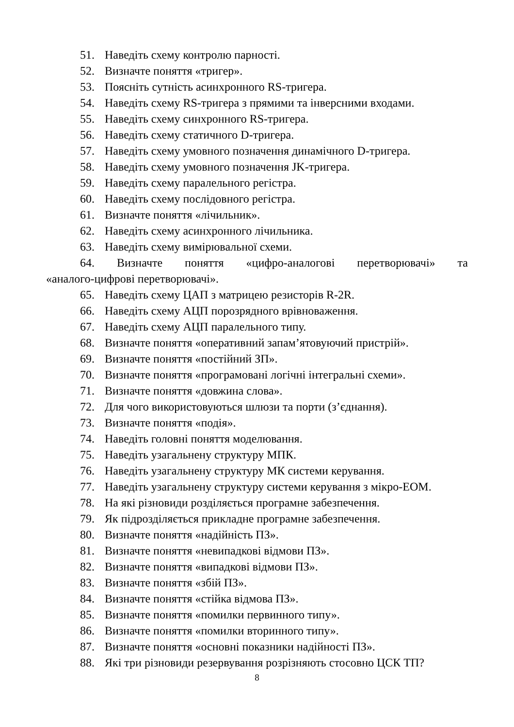51. Наведіть схему контролю парності.
52. Визначте поняття «тригер».
53. Поясніть сутність асинхронного RS-тригера.
54. Наведіть схему RS-тригера з прямими та інверсними входами.
55. Наведіть схему синхронного RS-тригера.
56. Наведіть схему статичного D-тригера.
57. Наведіть схему умовного позначення динамічного D-тригера.
58. Наведіть схему умовного позначення JK-тригера.
59. Наведіть схему паралельного регістра.
60. Наведіть схему послідовного регістра.
61. Визначте поняття «лічильник».
62. Наведіть схему асинхронного лічильника.
63. Наведіть схему вимірювальної схеми.
64. Визначте поняття «цифро-аналогові перетворювачі» та
«аналого-цифрові перетворювачі».
65. Наведіть схему ЦАП з матрицею резисторів R-2R.
66. Наведіть схему АЦП порозрядного врівноваження.
67. Наведіть схему АЦП паралельного типу.
68. Визначте поняття «оперативний запам’ятовуючий пристрій».
69. Визначте поняття «постійний ЗП».
70. Визначте поняття «програмовані логічні інтегральні схеми».
71. Визначте поняття «довжина слова».
72. Для чого використовуються шлюзи та порти (з’єднання).
73. Визначте поняття «подія».
74. Наведіть головні поняття моделювання.
75. Наведіть узагальнену структуру МПК.
76. Наведіть узагальнену структуру МК системи керування.
77. Наведіть узагальнену структуру системи керування з мікро-ЕОМ.
78. На які різновиди розділяється програмне забезпечення.
79. Як підрозділяється прикладне програмне забезпечення.
80. Визначте поняття «надійність ПЗ».
81. Визначте поняття «невипадкові відмови ПЗ».
82. Визначте поняття «випадкові відмови ПЗ».
83. Визначте поняття «збій ПЗ».
84. Визначте поняття «стійка відмова ПЗ».
85. Визначте поняття «помилки первинного типу».
86. Визначте поняття «помилки вторинного типу».
87. Визначте поняття «основні показники надійності ПЗ».
88. Які три різновиди резервування розрізняють стосовно ЦСК ТП?
8